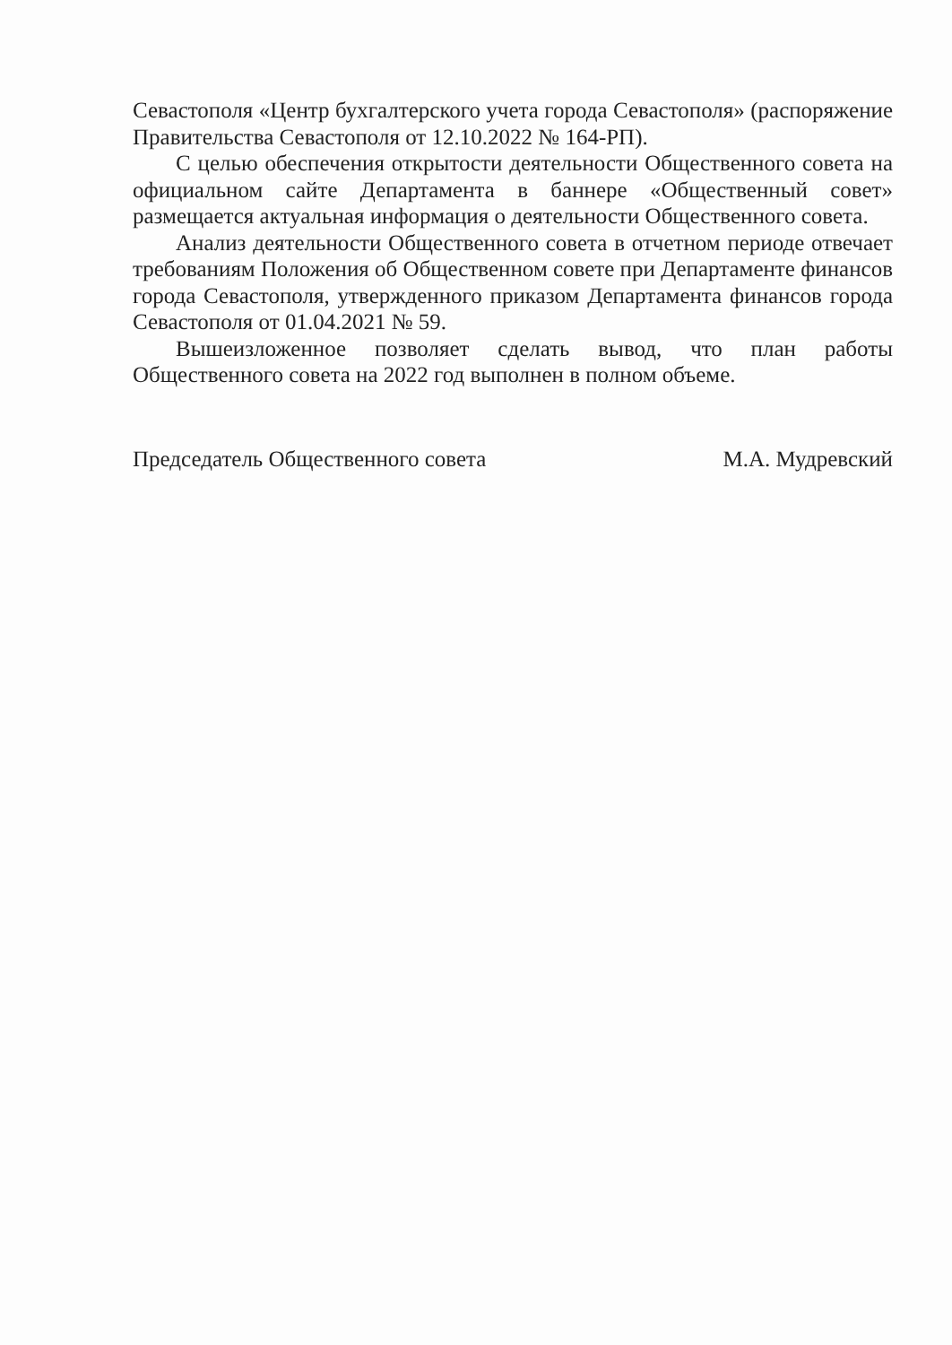Севастополя «Центр бухгалтерского учета города Севастополя» (распоряжение Правительства Севастополя от 12.10.2022 № 164-РП).
С целью обеспечения открытости деятельности Общественного совета на официальном сайте Департамента в баннере «Общественный совет» размещается актуальная информация о деятельности Общественного совета.
Анализ деятельности Общественного совета в отчетном периоде отвечает требованиям Положения об Общественном совете при Департаменте финансов города Севастополя, утвержденного приказом Департамента финансов города Севастополя от 01.04.2021 № 59.
Вышеизложенное позволяет сделать вывод, что план работы Общественного совета на 2022 год выполнен в полном объеме.
Председатель Общественного совета М.А. Мудревский